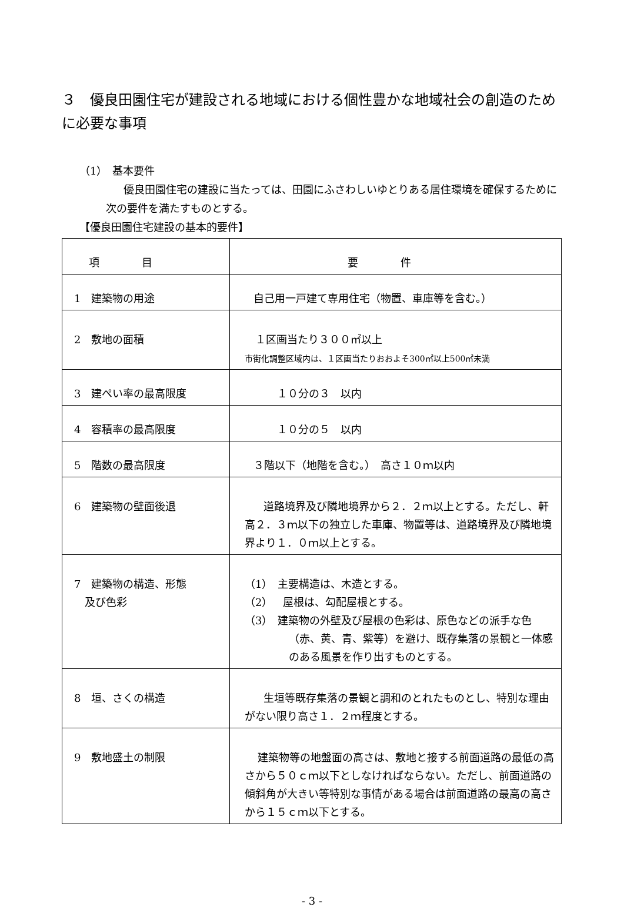３　優良田園住宅が建設される地域における個性豊かな地域社会の創造のために必要な事項
（1）　基本要件
優良田園住宅の建設に当たっては、田園にふさわしいゆとりある居住環境を確保するために次の要件を満たすものとする。
【優良田園住宅建設の基本的要件】
| 項 目 | 要 件 |
| 1 建築物の用途 | 自己用一戸建て専用住宅（物置、車庫等を含む。） |
| 2 敷地の面積 | １区画当たり３００㎡以上 市街化調整区域内は、１区画当たりおおよそ300㎡以上500㎡未満 |
| 3 建ぺい率の最高限度 | １０分の３ 以内 |
| 4 容積率の最高限度 | １０分の５ 以内 |
| 5 階数の最高限度 | ３階以下（地階を含む。） 高さ１０ｍ以内 |
| 6 建築物の壁面後退 | 道路境界及び隣地境界から２．２ｍ以上とする。ただし、軒高２．３ｍ以下の独立した車庫、物置等は、道路境界及び隣地境界より１．０ｍ以上とする。 |
| 7 建築物の構造、形態 及び色彩 | （1） 主要構造は、木造とする。 （2） 屋根は、勾配屋根とする。 （3） 建築物の外壁及び屋根の色彩は、原色などの派手な色（赤、黄、青、紫等）を避け、既存集落の景観と一体感のある風景を作り出すものとする。 |
| 8 垣、さくの構造 | 生垣等既存集落の景観と調和のとれたものとし、特別な理由がない限り高さ１．２ｍ程度とする。 |
| 9 敷地盛土の制限 | 建築物等の地盤面の高さは、敷地と接する前面道路の最低の高さから５０ｃｍ以下としなければならない。ただし、前面道路の傾斜角が大きい等特別な事情がある場合は前面道路の最高の高さから１５ｃｍ以下とする。 |
- 3 -